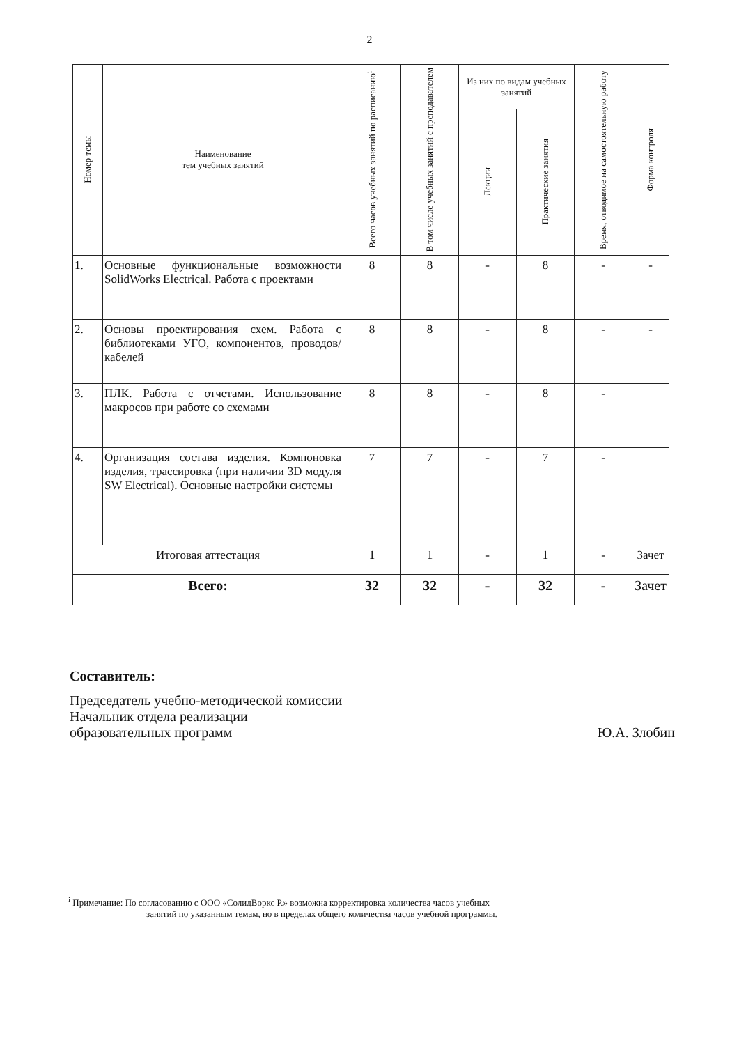2
| Номер темы | Наименование тем учебных занятий | Всего часов учебных занятий по расписанию<sup>i</sup> | В том числе учебных занятий с преподавателем | Из них по видам учебных занятий | | Время, отводимое на самостоятельную работу | Форма контроля |
| --- | --- | --- | --- | --- | --- | --- | --- |
| | | | | Лекции | Практические занятия | | |
| 1. | Основные функциональные возможности SolidWorks Electrical. Работа с проектами | 8 | 8 | - | 8 | - | - |
| 2. | Основы проектирования схем. Работа с библиотеками УГО, компонентов, проводов/кабелей | 8 | 8 | - | 8 | - | - |
| 3. | ПЛК. Работа с отчетами. Использование макросов при работе со схемами | 8 | 8 | - | 8 | - | |
| 4. | Организация состава изделия. Компоновка изделия, трассировка (при наличии 3D модуля SW Electrical). Основные настройки системы | 7 | 7 | - | 7 | - | |
| Итоговая аттестация | | 1 | 1 | - | 1 | - | Зачет |
| Всего: | | 32 | 32 | - | 32 | - | Зачет |
Составитель:
Председатель учебно-методической комиссии
Начальник отдела реализации
образовательных программ Ю.А. Злобин
<sup>i</sup> Примечание: По согласованию с ООО «СолидВоркс Р.» возможна корректировка количества часов учебных
занятий по указанным темам, но в пределах общего количества часов учебной программы.